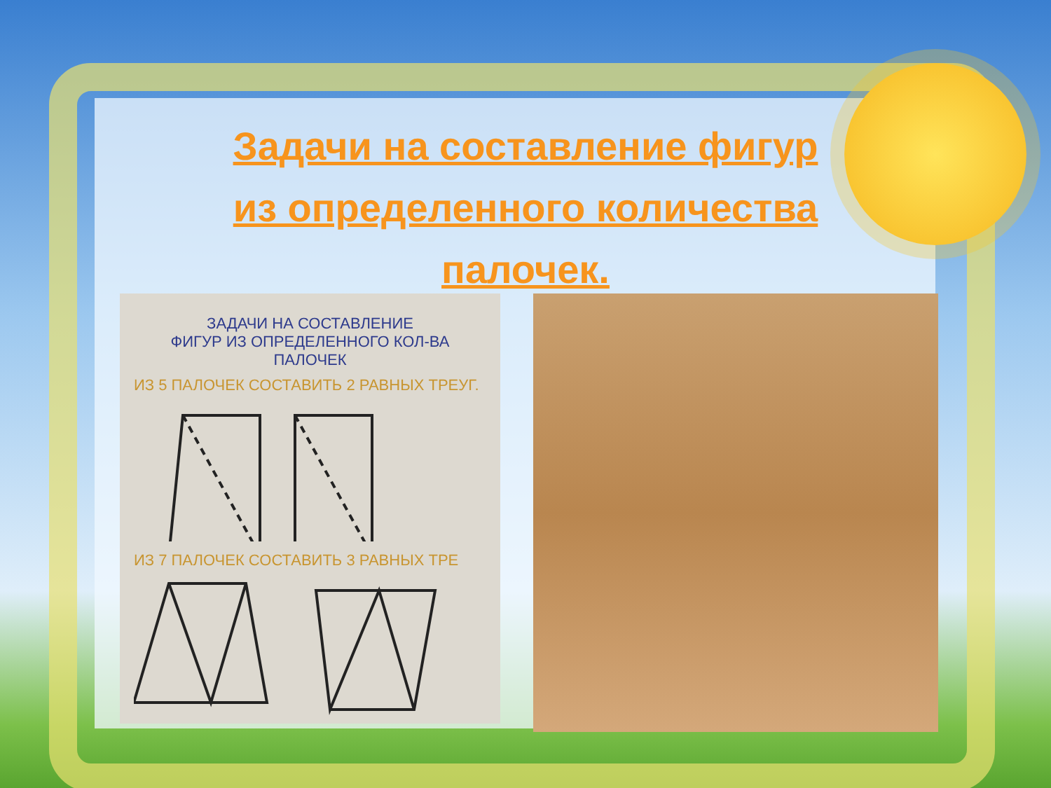Задачи на составление фигур из определенного количества палочек.
ЗАДАЧИ НА СОСТАВЛЕНИЕ
ФИГУР ИЗ ОПРЕДЕЛЕННОГО КОЛ-ВА ПАЛОЧЕК
ИЗ 5 ПАЛОЧЕК СОСТАВИТЬ 2 РАВНЫХ ТРЕУГ.
ИЗ 7 ПАЛОЧЕК СОСТАВИТЬ 3 РАВНЫХ ТРЕ